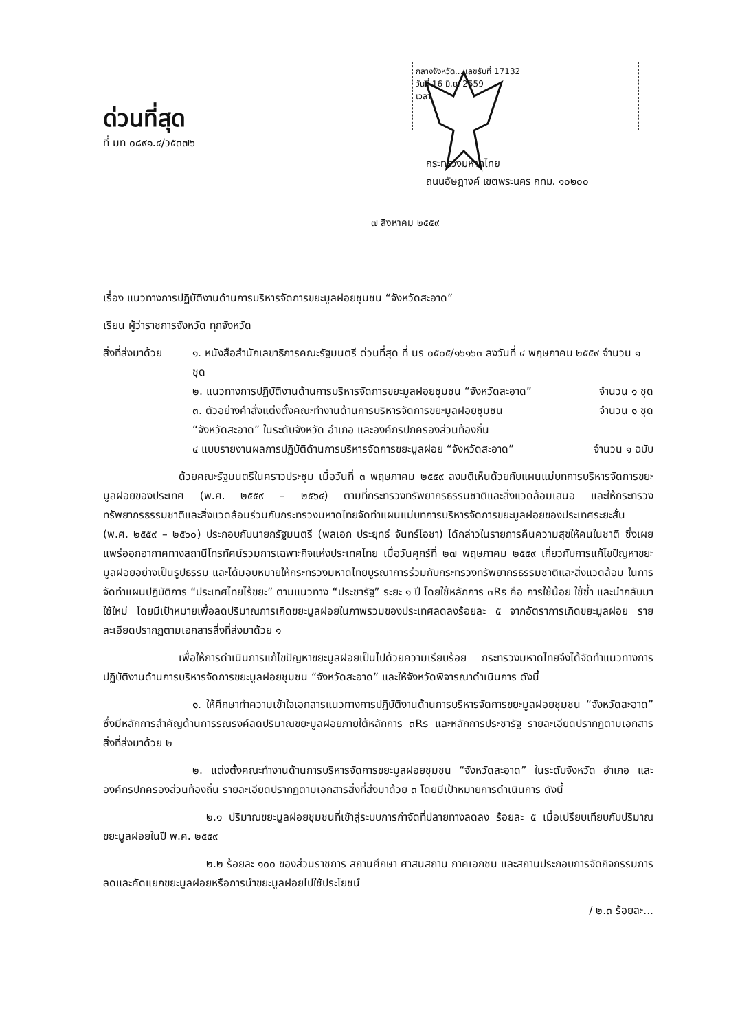ด่วนที่สุด
ที่ มท ๐๘๙๑.๔/ว๕๓๗๖
กลางจังหวัด... เลขรับที่ 17132
วันที่ 16 มิ.ย. 2559
เวลา
กระทรวงมหาดไทย
ถนนอัษฎางค์ เขตพระนคร กทม. ๑๐๒๐๐
๗ สิงหาคม ๒๕๕๙
เรื่อง แนวทางการปฏิบัติงานด้านการบริหารจัดการขยะมูลฝอยชุมชน “จังหวัดสะอาด”
เรียน ผู้ว่าราชการจังหวัด ทุกจังหวัด
สิ่งที่ส่งมาด้วย
๑. หนังสือสำนักเลขาธิการคณะรัฐมนตรี ด่วนที่สุด ที่ นร ๐๕๐๕/๑๖๑๖๓ ลงวันที่ ๔ พฤษภาคม ๒๕๕๙ จำนวน ๑ ชุด
๒. แนวทางการปฏิบัติงานด้านการบริหารจัดการขยะมูลฝอยชุมชน “จังหวัดสะอาด” จำนวน ๑ ชุด
๓. ตัวอย่างคำสั่งแต่งตั้งคณะทำงานด้านการบริหารจัดการขยะมูลฝอยชุมชน จำนวน ๑ ชุด
“จังหวัดสะอาด” ในระดับจังหวัด อำเภอ และองค์กรปกครองส่วนท้องถิ่น
๔ แบบรายงานผลการปฏิบัติด้านการบริหารจัดการขยะมูลฝอย “จังหวัดสะอาด” จำนวน ๑ ฉบับ
ด้วยคณะรัฐมนตรีในคราวประชุม เมื่อวันที่ ๓ พฤษภาคม ๒๕๕๙ ลงมติเห็นด้วยกับแผนแม่บทการบริหารจัดการขยะมูลฝอยของประเทศ (พ.ศ. ๒๕๕๙ – ๒๕๖๔) ตามที่กระทรวงทรัพยากรธรรมชาติและสิ่งแวดล้อมเสนอ และให้กระทรวงทรัพยากรธรรมชาติและสิ่งแวดล้อมร่วมกับกระทรวงมหาดไทยจัดทำแผนแม่บทการบริหารจัดการขยะมูลฝอยของประเทศระยะสั้น (พ.ศ. ๒๕๕๙ – ๒๕๖๐) ประกอบกับนายกรัฐมนตรี (พลเอก ประยุทธ์ จันทร์โอชา) ได้กล่าวในรายการคืนความสุขให้คนในชาติ ซึ่งเผยแพร่ออกอากาศทางสถานีโทรทัศน์รวมการเฉพาะกิจแห่งประเทศไทย เมื่อวันศุกร์ที่ ๒๗ พฤษภาคม ๒๕๕๙ เกี่ยวกับการแก้ไขปัญหาขยะมูลฝอยอย่างเป็นรูปธรรม และได้มอบหมายให้กระทรวงมหาดไทยบูรณาการร่วมกับกระทรวงทรัพยากรธรรมชาติและสิ่งแวดล้อม ในการจัดทำแผนปฏิบัติการ “ประเทศไทยไร้ขยะ” ตามแนวทาง “ประชารัฐ” ระยะ ๑ ปี โดยใช้หลักการ ๓Rs คือ การใช้น้อย ใช้ซ้ำ และนำกลับมาใช้ใหม่ โดยมีเป้าหมายเพื่อลดปริมาณการเกิดขยะมูลฝอยในภาพรวมของประเทศลดลงร้อยละ ๕ จากอัตราการเกิดขยะมูลฝอย รายละเอียดปรากฏตามเอกสารสิ่งที่ส่งมาด้วย ๑
เพื่อให้การดำเนินการแก้ไขปัญหาขยะมูลฝอยเป็นไปด้วยความเรียบร้อย กระทรวงมหาดไทยจึงได้จัดทำแนวทางการปฏิบัติงานด้านการบริหารจัดการขยะมูลฝอยชุมชน “จังหวัดสะอาด” และให้จังหวัดพิจารณาดำเนินการ ดังนี้
๑. ให้ศึกษาทำความเข้าใจเอกสารแนวทางการปฏิบัติงานด้านการบริหารจัดการขยะมูลฝอยชุมชน “จังหวัดสะอาด” ซึ่งมีหลักการสำคัญด้านการรณรงค์ลดปริมาณขยะมูลฝอยภายใต้หลักการ ๓Rs และหลักการประชารัฐ รายละเอียดปรากฏตามเอกสารสิ่งที่ส่งมาด้วย ๒
๒. แต่งตั้งคณะทำงานด้านการบริหารจัดการขยะมูลฝอยชุมชน “จังหวัดสะอาด” ในระดับจังหวัด อำเภอ และองค์กรปกครองส่วนท้องถิ่น รายละเอียดปรากฏตามเอกสารสิ่งที่ส่งมาด้วย ๓ โดยมีเป้าหมายการดำเนินการ ดังนี้
๒.๑ ปริมาณขยะมูลฝอยชุมชนที่เข้าสู่ระบบการกำจัดที่ปลายทางลดลง ร้อยละ ๕ เมื่อเปรียบเทียบกับปริมาณขยะมูลฝอยในปี พ.ศ. ๒๕๕๙
๒.๒ ร้อยละ ๑๐๐ ของส่วนราชการ สถานศึกษา ศาสนสถาน ภาคเอกชน และสถานประกอบการจัดกิจกรรมการลดและคัดแยกขยะมูลฝอยหรือการนำขยะมูลฝอยไปใช้ประโยชน์
/ ๒.๓ ร้อยละ...